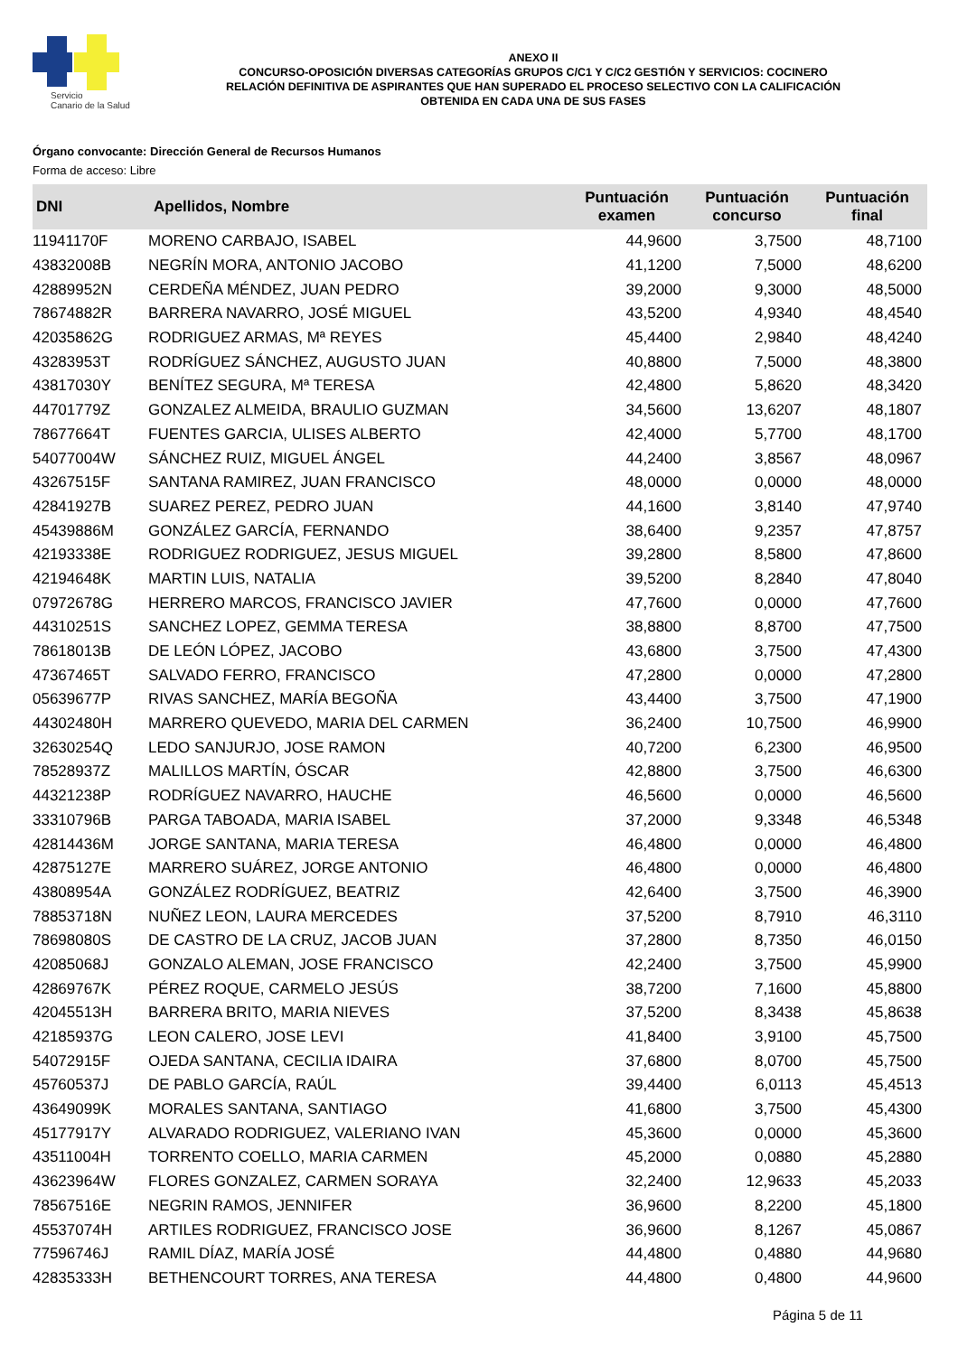Servicio
Canario de la Salud
ANEXO II
CONCURSO-OPOSICIÓN DIVERSAS CATEGORÍAS GRUPOS C/C1 Y C/C2 GESTIÓN Y SERVICIOS: COCINERO
RELACIÓN DEFINITIVA DE ASPIRANTES QUE HAN SUPERADO EL PROCESO SELECTIVO CON LA CALIFICACIÓN
OBTENIDA EN CADA UNA DE SUS FASES
Órgano convocante: Dirección General de Recursos Humanos
Forma de acceso: Libre
| DNI | Apellidos, Nombre | Puntuación examen | Puntuación concurso | Puntuación final |
| --- | --- | --- | --- | --- |
| 11941170F | MORENO CARBAJO, ISABEL | 44,9600 | 3,7500 | 48,7100 |
| 43832008B | NEGRÍN MORA, ANTONIO JACOBO | 41,1200 | 7,5000 | 48,6200 |
| 42889952N | CERDEÑA MÉNDEZ, JUAN PEDRO | 39,2000 | 9,3000 | 48,5000 |
| 78674882R | BARRERA NAVARRO, JOSÉ MIGUEL | 43,5200 | 4,9340 | 48,4540 |
| 42035862G | RODRIGUEZ ARMAS, Mª REYES | 45,4400 | 2,9840 | 48,4240 |
| 43283953T | RODRÍGUEZ SÁNCHEZ, AUGUSTO JUAN | 40,8800 | 7,5000 | 48,3800 |
| 43817030Y | BENÍTEZ SEGURA, Mª TERESA | 42,4800 | 5,8620 | 48,3420 |
| 44701779Z | GONZALEZ ALMEIDA, BRAULIO GUZMAN | 34,5600 | 13,6207 | 48,1807 |
| 78677664T | FUENTES GARCIA, ULISES ALBERTO | 42,4000 | 5,7700 | 48,1700 |
| 54077004W | SÁNCHEZ RUIZ, MIGUEL ÁNGEL | 44,2400 | 3,8567 | 48,0967 |
| 43267515F | SANTANA RAMIREZ, JUAN FRANCISCO | 48,0000 | 0,0000 | 48,0000 |
| 42841927B | SUAREZ PEREZ, PEDRO JUAN | 44,1600 | 3,8140 | 47,9740 |
| 45439886M | GONZÁLEZ GARCÍA, FERNANDO | 38,6400 | 9,2357 | 47,8757 |
| 42193338E | RODRIGUEZ RODRIGUEZ, JESUS MIGUEL | 39,2800 | 8,5800 | 47,8600 |
| 42194648K | MARTIN LUIS, NATALIA | 39,5200 | 8,2840 | 47,8040 |
| 07972678G | HERRERO MARCOS, FRANCISCO JAVIER | 47,7600 | 0,0000 | 47,7600 |
| 44310251S | SANCHEZ LOPEZ, GEMMA TERESA | 38,8800 | 8,8700 | 47,7500 |
| 78618013B | DE LEÓN LÓPEZ, JACOBO | 43,6800 | 3,7500 | 47,4300 |
| 47367465T | SALVADO FERRO, FRANCISCO | 47,2800 | 0,0000 | 47,2800 |
| 05639677P | RIVAS SANCHEZ, MARÍA BEGOÑA | 43,4400 | 3,7500 | 47,1900 |
| 44302480H | MARRERO QUEVEDO, MARIA DEL CARMEN | 36,2400 | 10,7500 | 46,9900 |
| 32630254Q | LEDO SANJURJO, JOSE RAMON | 40,7200 | 6,2300 | 46,9500 |
| 78528937Z | MALILLOS MARTÍN, ÓSCAR | 42,8800 | 3,7500 | 46,6300 |
| 44321238P | RODRÍGUEZ NAVARRO, HAUCHE | 46,5600 | 0,0000 | 46,5600 |
| 33310796B | PARGA TABOADA, MARIA ISABEL | 37,2000 | 9,3348 | 46,5348 |
| 42814436M | JORGE SANTANA, MARIA TERESA | 46,4800 | 0,0000 | 46,4800 |
| 42875127E | MARRERO SUÁREZ, JORGE ANTONIO | 46,4800 | 0,0000 | 46,4800 |
| 43808954A | GONZÁLEZ RODRÍGUEZ, BEATRIZ | 42,6400 | 3,7500 | 46,3900 |
| 78853718N | NUÑEZ LEON, LAURA MERCEDES | 37,5200 | 8,7910 | 46,3110 |
| 78698080S | DE CASTRO DE LA CRUZ, JACOB JUAN | 37,2800 | 8,7350 | 46,0150 |
| 42085068J | GONZALO ALEMAN, JOSE FRANCISCO | 42,2400 | 3,7500 | 45,9900 |
| 42869767K | PÉREZ ROQUE, CARMELO JESÚS | 38,7200 | 7,1600 | 45,8800 |
| 42045513H | BARRERA BRITO, MARIA NIEVES | 37,5200 | 8,3438 | 45,8638 |
| 42185937G | LEON CALERO, JOSE LEVI | 41,8400 | 3,9100 | 45,7500 |
| 54072915F | OJEDA SANTANA, CECILIA IDAIRA | 37,6800 | 8,0700 | 45,7500 |
| 45760537J | DE PABLO GARCÍA, RAÚL | 39,4400 | 6,0113 | 45,4513 |
| 43649099K | MORALES SANTANA, SANTIAGO | 41,6800 | 3,7500 | 45,4300 |
| 45177917Y | ALVARADO RODRIGUEZ, VALERIANO IVAN | 45,3600 | 0,0000 | 45,3600 |
| 43511004H | TORRENTO COELLO, MARIA CARMEN | 45,2000 | 0,0880 | 45,2880 |
| 43623964W | FLORES GONZALEZ, CARMEN SORAYA | 32,2400 | 12,9633 | 45,2033 |
| 78567516E | NEGRIN RAMOS, JENNIFER | 36,9600 | 8,2200 | 45,1800 |
| 45537074H | ARTILES RODRIGUEZ, FRANCISCO JOSE | 36,9600 | 8,1267 | 45,0867 |
| 77596746J | RAMIL DÍAZ, MARÍA JOSÉ | 44,4800 | 0,4880 | 44,9680 |
| 42835333H | BETHENCOURT TORRES, ANA TERESA | 44,4800 | 0,4800 | 44,9600 |
Página 5 de 11